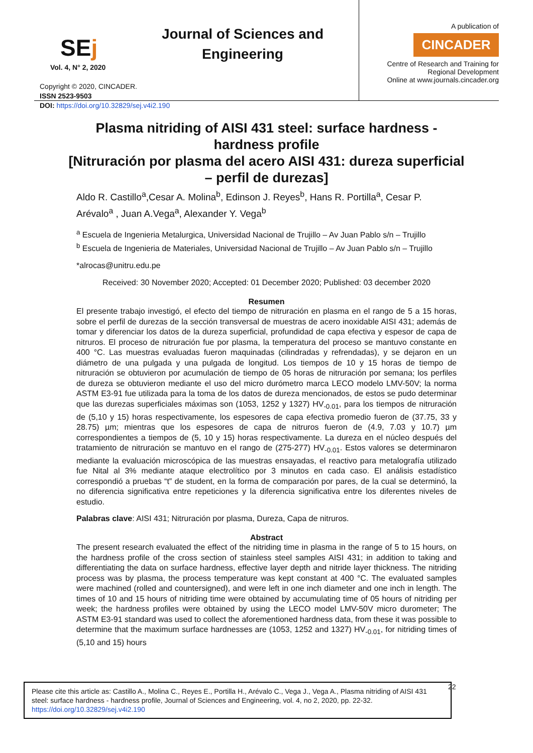SEj
Journal of Sciences and Engineering
Vol. 4, N° 2, 2020
Copyright © 2020, CINCADER.
ISSN 2523-9503
DOI: https://doi.org/10.32829/sej.v4i2.190
A publication of
CINCADER
Centre of Research and Training for
Regional Development
Online at www.journals.cincader.org
Plasma nitriding of AISI 431 steel: surface hardness - hardness profile
[Nitruración por plasma del acero AISI 431: dureza superficial – perfil de durezas]
Aldo R. Castillo<sup>a</sup>,Cesar A. Molina<sup>b</sup>, Edinson J. Reyes<sup>b</sup>, Hans R. Portilla<sup>a</sup>, Cesar P. Arévalo<sup>a</sup> , Juan A.Vega<sup>a</sup>, Alexander Y. Vega<sup>b</sup>
<sup>a</sup> Escuela de Ingenieria Metalurgica, Universidad Nacional de Trujillo – Av Juan Pablo s/n – Trujillo
<sup>b</sup> Escuela de Ingenieria de Materiales, Universidad Nacional de Trujillo – Av Juan Pablo s/n – Trujillo
*alrocas@unitru.edu.pe
Received: 30 November 2020; Accepted: 01 December 2020; Published: 03 december 2020
Resumen
El presente trabajo investigó, el efecto del tiempo de nitruración en plasma en el rango de 5 a 15 horas, sobre el perfil de durezas de la sección transversal de muestras de acero inoxidable AISI 431; además de tomar y diferenciar los datos de la dureza superficial, profundidad de capa efectiva y espesor de capa de nitruros. El proceso de nitruración fue por plasma, la temperatura del proceso se mantuvo constante en 400 °C. Las muestras evaluadas fueron maquinadas (cilindradas y refrendadas), y se dejaron en un diámetro de una pulgada y una pulgada de longitud. Los tiempos de 10 y 15 horas de tiempo de nitruración se obtuvieron por acumulación de tiempo de 05 horas de nitruración por semana; los perfiles de dureza se obtuvieron mediante el uso del micro durómetro marca LECO modelo LMV-50V; la norma ASTM E3-91 fue utilizada para la toma de los datos de dureza mencionados, de estos se pudo determinar que las durezas superficiales máximas son (1053, 1252 y 1327) HV<sub>-0.01</sub>, para los tiempos de nitruración de (5,10 y 15) horas respectivamente, los espesores de capa efectiva promedio fueron de (37.75, 33 y 28.75) µm; mientras que los espesores de capa de nitruros fueron de (4.9, 7.03 y 10.7) µm correspondientes a tiempos de (5, 10 y 15) horas respectivamente. La dureza en el núcleo después del tratamiento de nitruración se mantuvo en el rango de (275-277) HV<sub>-0.01</sub>. Estos valores se determinaron mediante la evaluación microscópica de las muestras ensayadas, el reactivo para metalografía utilizado fue Nital al 3% mediante ataque electrolítico por 3 minutos en cada caso. El análisis estadístico correspondió a pruebas “t” de student, en la forma de comparación por pares, de la cual se determinó, la no diferencia significativa entre repeticiones y la diferencia significativa entre los diferentes niveles de estudio.
Palabras clave: AISI 431; Nitruración por plasma, Dureza, Capa de nitruros.
Abstract
The present research evaluated the effect of the nitriding time in plasma in the range of 5 to 15 hours, on the hardness profile of the cross section of stainless steel samples AISI 431; in addition to taking and differentiating the data on surface hardness, effective layer depth and nitride layer thickness. The nitriding process was by plasma, the process temperature was kept constant at 400 °C. The evaluated samples were machined (rolled and countersigned), and were left in one inch diameter and one inch in length. The times of 10 and 15 hours of nitriding time were obtained by accumulating time of 05 hours of nitriding per week; the hardness profiles were obtained by using the LECO model LMV-50V micro durometer; The ASTM E3-91 standard was used to collect the aforementioned hardness data, from these it was possible to determine that the maximum surface hardnesses are (1053, 1252 and 1327) HV<sub>-0.01</sub>, for nitriding times of (5,10 and 15) hours
Please cite this article as: Castillo A., Molina C., Reyes E., Portilla H., Arévalo C., Vega J., Vega A., Plasma nitriding of AISI 431 steel: surface hardness - hardness profile, Journal of Sciences and Engineering, vol. 4, no 2, 2020, pp. 22-32. https://doi.org/10.32829/sej.v4i2.190
22